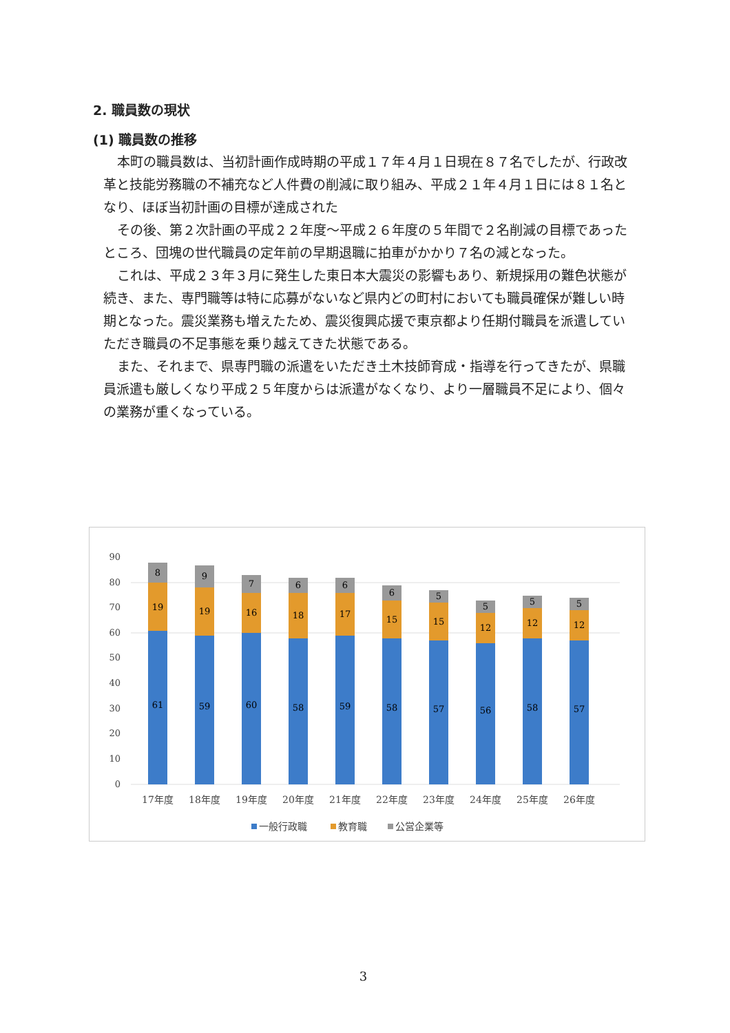2. 職員数の現状
(1) 職員数の推移
本町の職員数は、当初計画作成時期の平成１７年４月１日現在８７名でしたが、行政改革と技能労務職の不補充など人件費の削減に取り組み、平成２１年４月１日には８１名となり、ほぼ当初計画の目標が達成された
その後、第２次計画の平成２２年度～平成２６年度の５年間で２名削減の目標であったところ、団塊の世代職員の定年前の早期退職に拍車がかかり７名の減となった。
これは、平成２３年３月に発生した東日本大震災の影響もあり、新規採用の難色状態が続き、また、専門職等は特に応募がないなど県内どの町村においても職員確保が難しい時期となった。震災業務も増えたため、震災復興応援で東京都より任期付職員を派遣していただき職員の不足事態を乗り越えてきた状態である。
また、それまで、県専門職の派遣をいただき土木技師育成・指導を行ってきたが、県職員派遣も厳しくなり平成２５年度からは派遣がなくなり、より一層職員不足により、個々の業務が重くなっている。
90
80
70
60
50
40
30
20
10
0
61
19
8
59
19
9
60
16
7
58
18
6
59
17
6
58
15
6
57
15
5
56
12
5
58
12
5
57
12
5
17年度
18年度
19年度
20年度
21年度
22年度
23年度
24年度
25年度
26年度
一般行政職
教育職
公営企業等
3